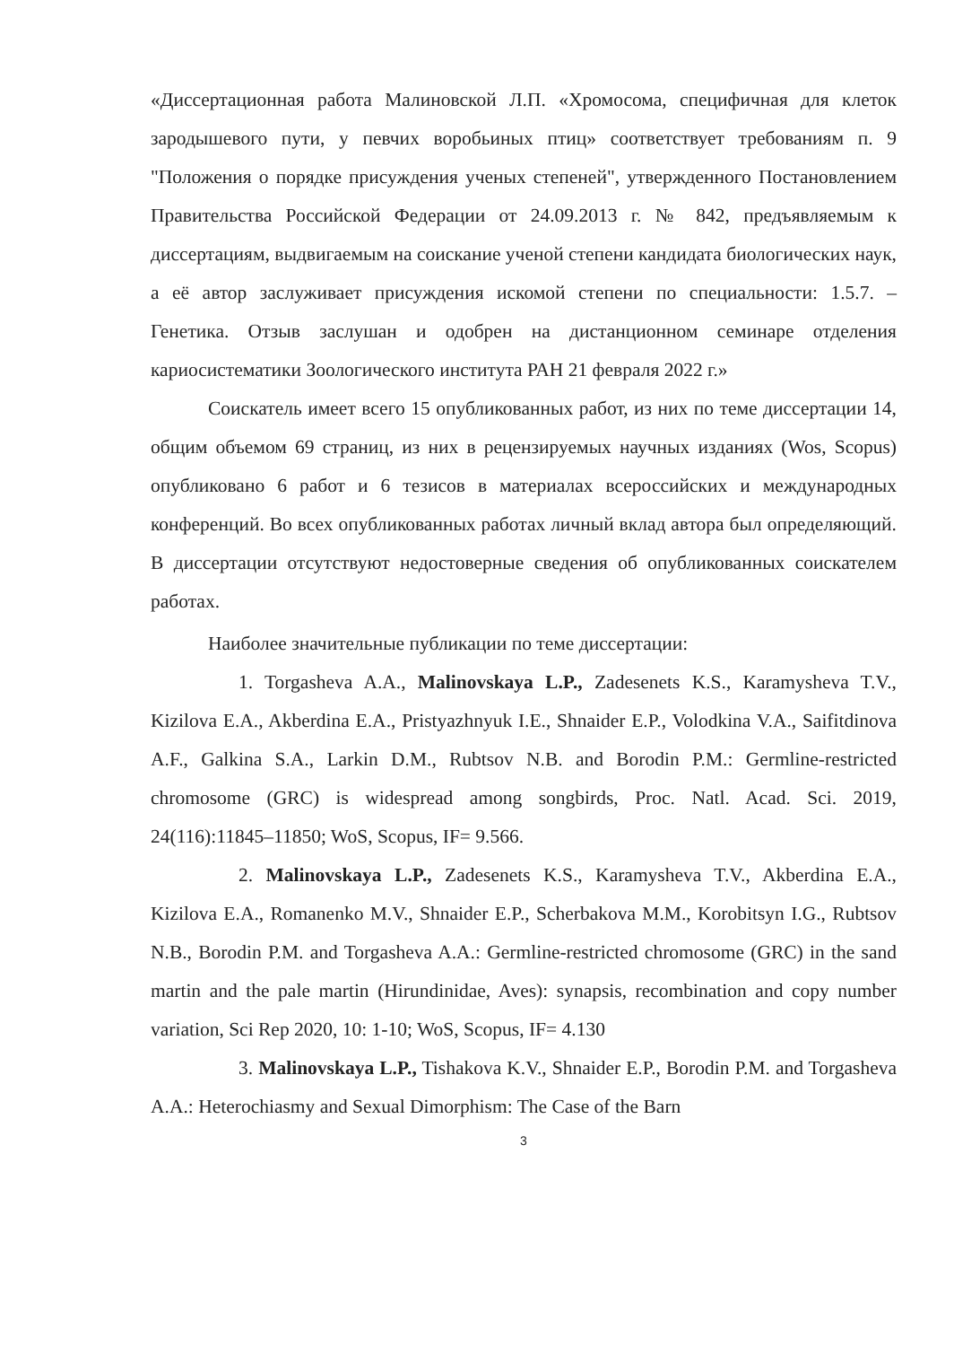«Диссертационная работа Малиновской Л.П. «Хромосома, специфичная для клеток зародышевого пути, у певчих воробьиных птиц» соответствует требованиям п. 9 "Положения о порядке присуждения ученых степеней", утвержденного Постановлением Правительства Российской Федерации от 24.09.2013 г. № 842, предъявляемым к диссертациям, выдвигаемым на соискание ученой степени кандидата биологических наук, а её автор заслуживает присуждения искомой степени по специальности: 1.5.7. – Генетика. Отзыв заслушан и одобрен на дистанционном семинаре отделения кариосистематики Зоологического института РАН 21 февраля 2022 г.»
Соискатель имеет всего 15 опубликованных работ, из них по теме диссертации 14, общим объемом 69 страниц, из них в рецензируемых научных изданиях (Wos, Scopus) опубликовано 6 работ и 6 тезисов в материалах всероссийских и международных конференций. Во всех опубликованных работах личный вклад автора был определяющий. В диссертации отсутствуют недостоверные сведения об опубликованных соискателем работах.
Наиболее значительные публикации по теме диссертации:
1. Torgasheva A.A., Malinovskaya L.P., Zadesenets K.S., Karamysheva T.V., Kizilova E.A., Akberdina E.A., Pristyazhnyuk I.E., Shnaider E.P., Volodkina V.A., Saifitdinova A.F., Galkina S.A., Larkin D.M., Rubtsov N.B. and Borodin P.M.: Germline-restricted chromosome (GRC) is widespread among songbirds, Proc. Natl. Acad. Sci. 2019, 24(116):11845–11850; WoS, Scopus, IF= 9.566.
2. Malinovskaya L.P., Zadesenets K.S., Karamysheva T.V., Akberdina E.A., Kizilova E.A., Romanenko M.V., Shnaider E.P., Scherbakova M.M., Korobitsyn I.G., Rubtsov N.B., Borodin P.M. and Torgasheva A.A.: Germline-restricted chromosome (GRC) in the sand martin and the pale martin (Hirundinidae, Aves): synapsis, recombination and copy number variation, Sci Rep 2020, 10: 1-10; WoS, Scopus, IF= 4.130
3. Malinovskaya L.P., Tishakova K.V., Shnaider E.P., Borodin P.M. and Torgasheva A.A.: Heterochiasmy and Sexual Dimorphism: The Case of the Barn
3